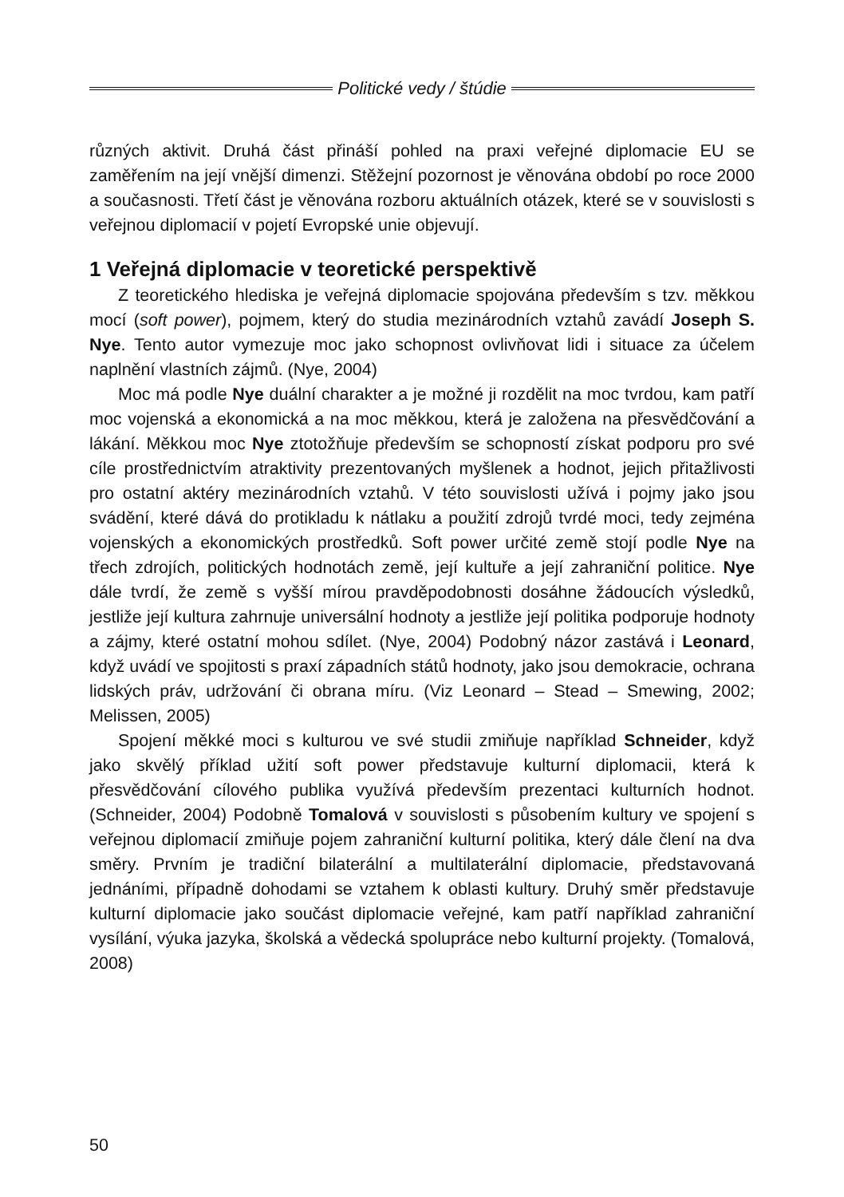Politické vedy / štúdie
různých aktivit. Druhá část přináší pohled na praxi veřejné diplomacie EU se zaměřením na její vnější dimenzi. Stěžejní pozornost je věnována období po roce 2000 a současnosti. Třetí část je věnována rozboru aktuálních otázek, které se v souvislosti s veřejnou diplomacií v pojetí Evropské unie objevují.
1 Veřejná diplomacie v teoretické perspektivě
Z teoretického hlediska je veřejná diplomacie spojována především s tzv. měkkou mocí (soft power), pojmem, který do studia mezinárodních vztahů zavádí Joseph S. Nye. Tento autor vymezuje moc jako schopnost ovlivňovat lidi i situace za účelem naplnění vlastních zájmů. (Nye, 2004)
Moc má podle Nye duální charakter a je možné ji rozdělit na moc tvrdou, kam patří moc vojenská a ekonomická a na moc měkkou, která je založena na přesvědčování a lákání. Měkkou moc Nye ztotožňuje především se schopností získat podporu pro své cíle prostřednictvím atraktivity prezentovaných myšlenek a hodnot, jejich přitažlivosti pro ostatní aktéry mezinárodních vztahů. V této souvislosti užívá i pojmy jako jsou svádění, které dává do protikladu k nátlaku a použití zdrojů tvrdé moci, tedy zejména vojenských a ekonomických prostředků. Soft power určité země stojí podle Nye na třech zdrojích, politických hodnotách země, její kultuře a její zahraniční politice. Nye dále tvrdí, že země s vyšší mírou pravděpodobnosti dosáhne žádoucích výsledků, jestliže její kultura zahrnuje universální hodnoty a jestliže její politika podporuje hodnoty a zájmy, které ostatní mohou sdílet. (Nye, 2004) Podobný názor zastává i Leonard, když uvádí ve spojitosti s praxí západních států hodnoty, jako jsou demokracie, ochrana lidských práv, udržování či obrana míru. (Viz Leonard – Stead – Smewing, 2002; Melissen, 2005)
Spojení měkké moci s kulturou ve své studii zmiňuje například Schneider, když jako skvělý příklad užití soft power představuje kulturní diplomacii, která k přesvědčování cílového publika využívá především prezentaci kulturních hodnot. (Schneider, 2004) Podobně Tomalová v souvislosti s působením kultury ve spojení s veřejnou diplomacií zmiňuje pojem zahraniční kulturní politika, který dále člení na dva směry. Prvním je tradiční bilaterální a multilaterální diplomacie, představovaná jednáními, případně dohodami se vztahem k oblasti kultury. Druhý směr představuje kulturní diplomacie jako součást diplomacie veřejné, kam patří například zahraniční vysílání, výuka jazyka, školská a vědecká spolupráce nebo kulturní projekty. (Tomalová, 2008)
50